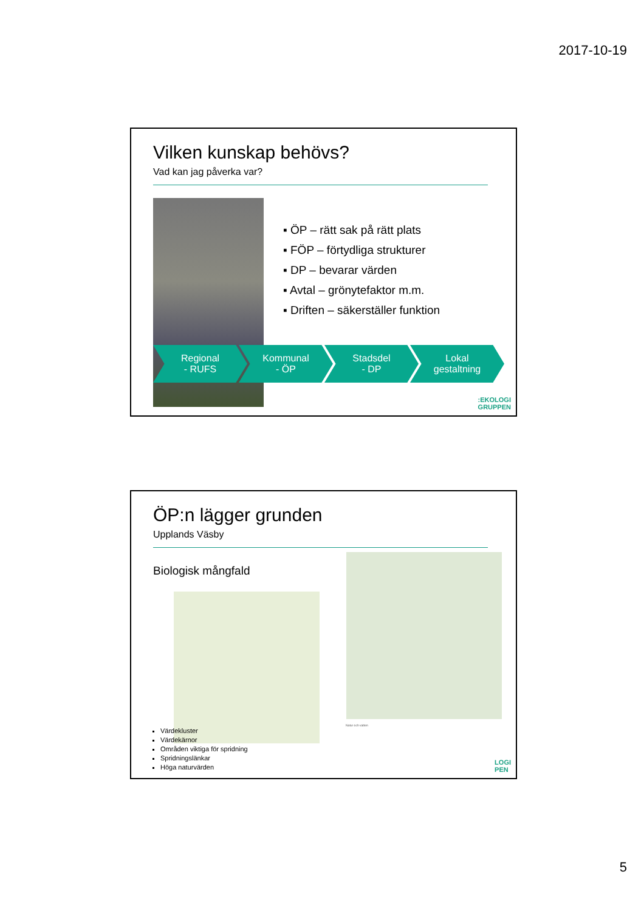2017-10-19
Vilken kunskap behövs?
Vad kan jag påverka var?
▪ ÖP – rätt sak på rätt plats
▪ FÖP – förtydliga strukturer
▪ DP – bevarar värden
▪ Avtal – grönytefaktor m.m.
▪ Driften – säkerställer funktion
Regional
- RUFS
Kommunal
- ÖP
Stadsdel
- DP
Lokal
gestaltning
:EKOLOGI
GRUPPEN
ÖP:n lägger grunden
Upplands Väsby
Biologisk mångfald
Natur och vatten
Värdekluster
Värdekärnor
Områden viktiga för spridning
Spridningslänkar
Höga naturvärden
LOGI
PEN
5